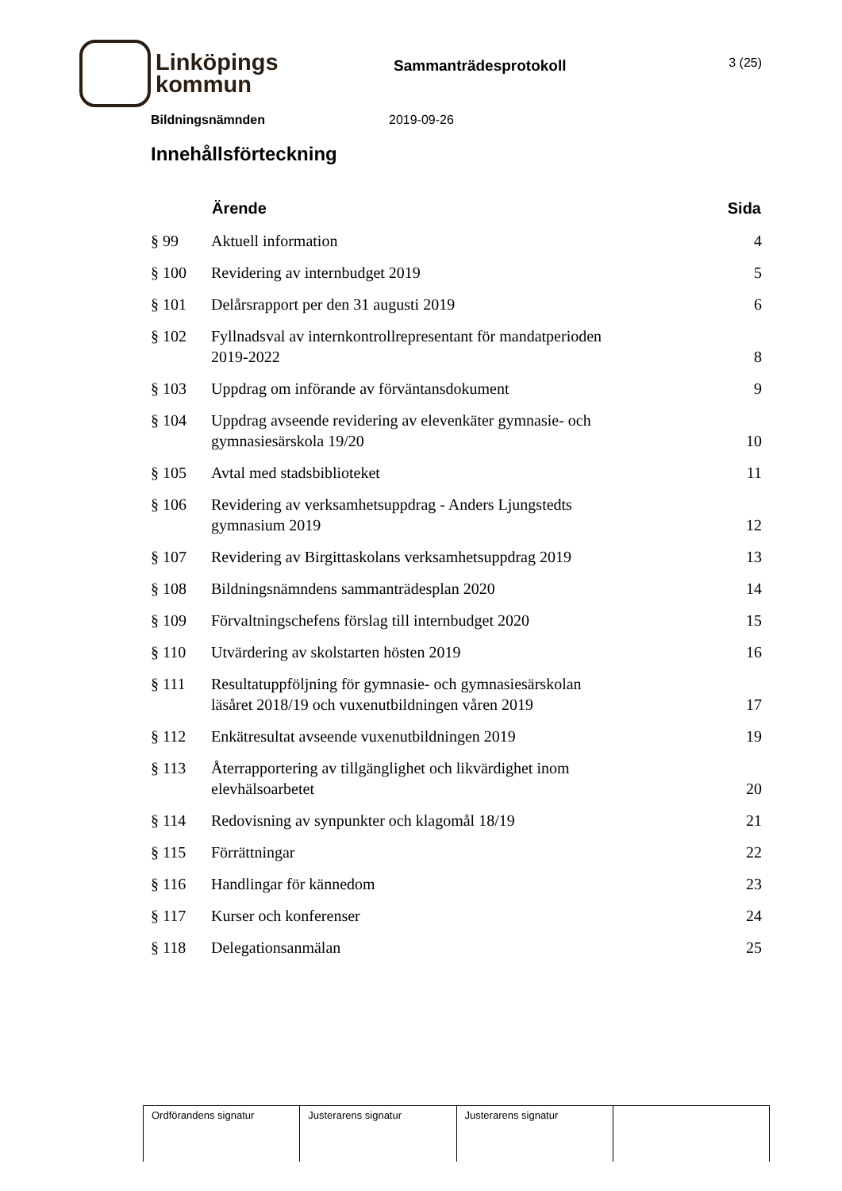Linköpings
kommun
Sammanträdesprotokoll
3 (25)
Bildningsnämnden 2019-09-26
Innehållsförteckning
| | Ärende | Sida |
| --- | --- | --- |
| § 99 | Aktuell information | 4 |
| § 100 | Revidering av internbudget 2019 | 5 |
| § 101 | Delårsrapport per den 31 augusti 2019 | 6 |
| § 102 | Fyllnadsval av internkontrollrepresentant för mandatperioden 2019-2022 | 8 |
| § 103 | Uppdrag om införande av förväntansdokument | 9 |
| § 104 | Uppdrag avseende revidering av elevenkäter gymnasie- och gymnasiesärskola 19/20 | 10 |
| § 105 | Avtal med stadsbiblioteket | 11 |
| § 106 | Revidering av verksamhetsuppdrag - Anders Ljungstedts gymnasium 2019 | 12 |
| § 107 | Revidering av Birgittaskolans verksamhetsuppdrag 2019 | 13 |
| § 108 | Bildningsnämndens sammanträdesplan 2020 | 14 |
| § 109 | Förvaltningschefens förslag till internbudget 2020 | 15 |
| § 110 | Utvärdering av skolstarten hösten 2019 | 16 |
| § 111 | Resultatuppföljning för gymnasie- och gymnasiesärskolan läsåret 2018/19 och vuxenutbildningen våren 2019 | 17 |
| § 112 | Enkätresultat avseende vuxenutbildningen 2019 | 19 |
| § 113 | Återrapportering av tillgänglighet och likvärdighet inom elevhälsoarbetet | 20 |
| § 114 | Redovisning av synpunkter och klagomål 18/19 | 21 |
| § 115 | Förrättningar | 22 |
| § 116 | Handlingar för kännedom | 23 |
| § 117 | Kurser och konferenser | 24 |
| § 118 | Delegationsanmälan | 25 |
| Ordförandens signatur | Justerarens signatur | Justerarens signatur | |